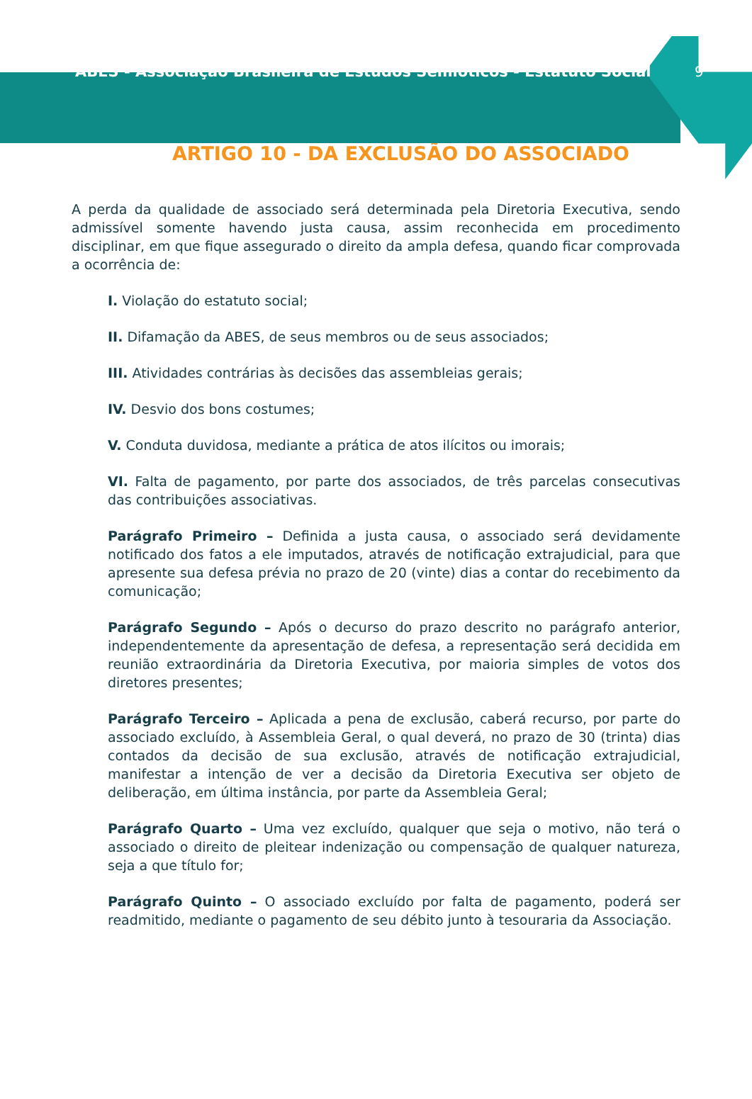ABES - Associação Brasileira de Estudos Semióticos - Estatuto Social
9
ARTIGO 10 - DA EXCLUSÃO DO ASSOCIADO
A perda da qualidade de associado será determinada pela Diretoria Executiva, sendo admissível somente havendo justa causa, assim reconhecida em procedimento disciplinar, em que fique assegurado o direito da ampla defesa, quando ficar comprovada a ocorrência de:
I. Violação do estatuto social;
II. Difamação da ABES, de seus membros ou de seus associados;
III. Atividades contrárias às decisões das assembleias gerais;
IV. Desvio dos bons costumes;
V. Conduta duvidosa, mediante a prática de atos ilícitos ou imorais;
VI. Falta de pagamento, por parte dos associados, de três parcelas consecutivas das contribuições associativas.
Parágrafo Primeiro – Definida a justa causa, o associado será devidamente notificado dos fatos a ele imputados, através de notificação extrajudicial, para que apresente sua defesa prévia no prazo de 20 (vinte) dias a contar do recebimento da comunicação;
Parágrafo Segundo – Após o decurso do prazo descrito no parágrafo anterior, independentemente da apresentação de defesa, a representação será decidida em reunião extraordinária da Diretoria Executiva, por maioria simples de votos dos diretores presentes;
Parágrafo Terceiro – Aplicada a pena de exclusão, caberá recurso, por parte do associado excluído, à Assembleia Geral, o qual deverá, no prazo de 30 (trinta) dias contados da decisão de sua exclusão, através de notificação extrajudicial, manifestar a intenção de ver a decisão da Diretoria Executiva ser objeto de deliberação, em última instância, por parte da Assembleia Geral;
Parágrafo Quarto – Uma vez excluído, qualquer que seja o motivo, não terá o associado o direito de pleitear indenização ou compensação de qualquer natureza, seja a que título for;
Parágrafo Quinto – O associado excluído por falta de pagamento, poderá ser readmitido, mediante o pagamento de seu débito junto à tesouraria da Associação.